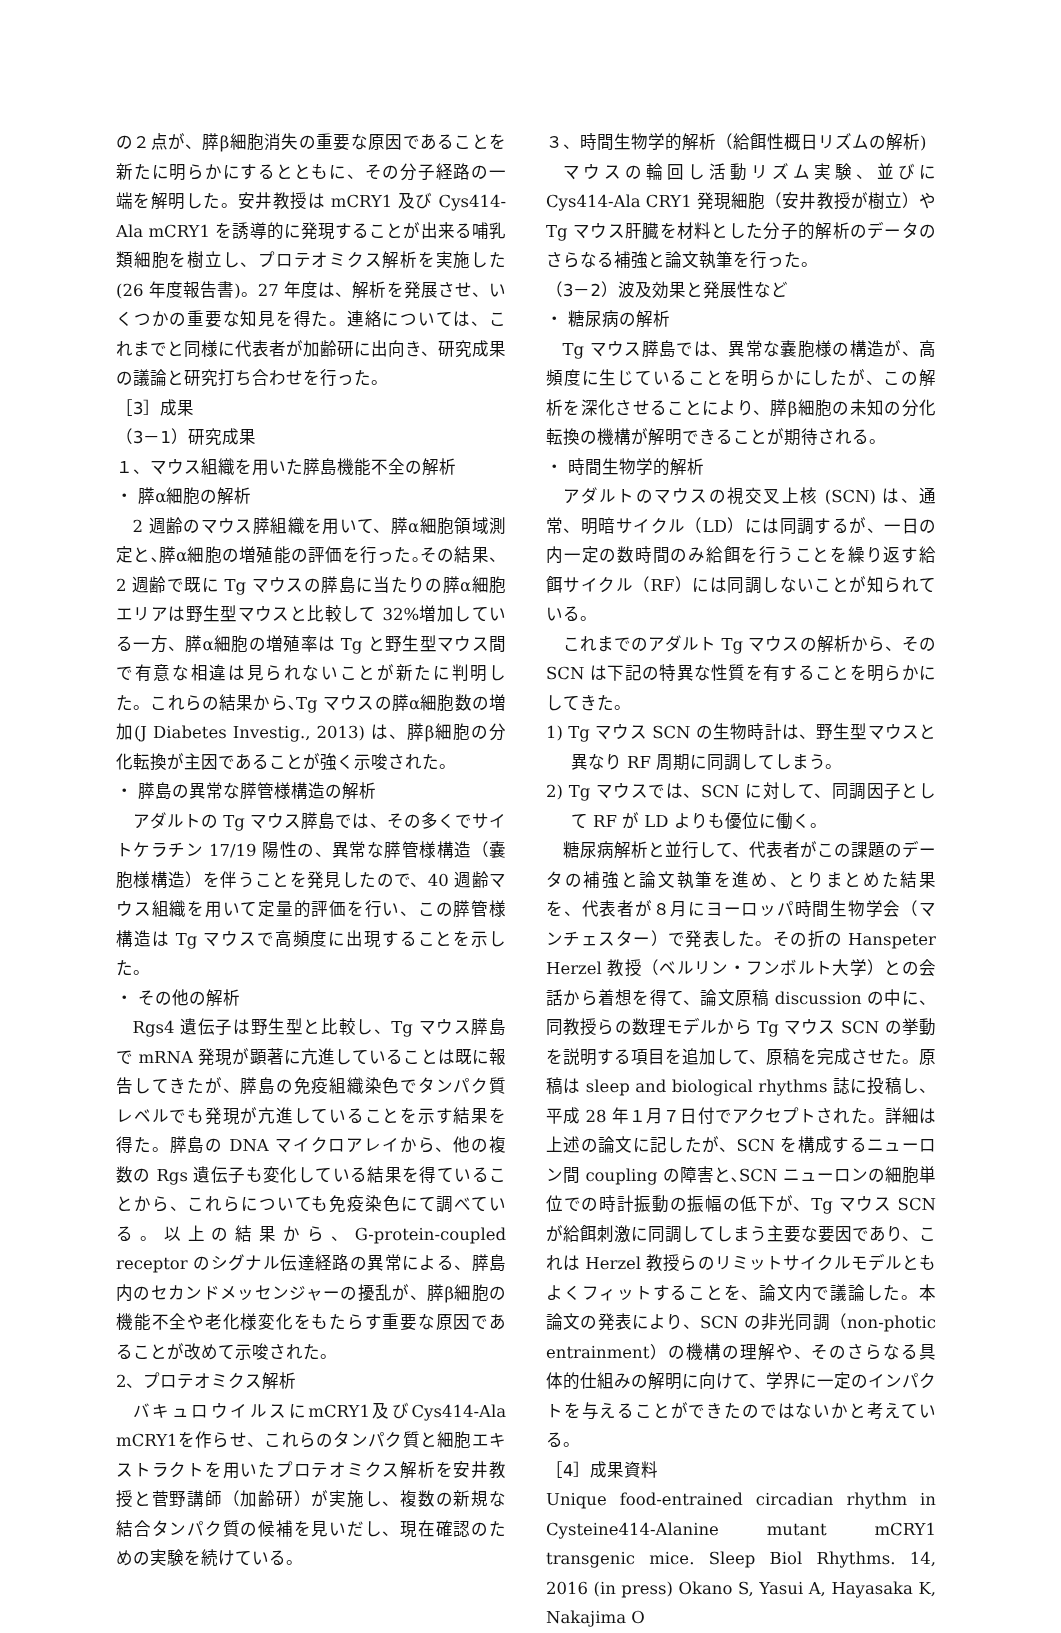の２点が、膵β細胞消失の重要な原因であることを新たに明らかにするとともに、その分子経路の一端を解明した。安井教授は mCRY1 及び Cys414-Ala mCRY1 を誘導的に発現することが出来る哺乳類細胞を樹立し、プロテオミクス解析を実施した (26 年度報告書)。27 年度は、解析を発展させ、いくつかの重要な知見を得た。連絡については、これまでと同様に代表者が加齢研に出向き、研究成果の議論と研究打ち合わせを行った。
［3］成果
（3－1）研究成果
１、マウス組織を用いた膵島機能不全の解析
・ 膵α細胞の解析
2 週齢のマウス膵組織を用いて、膵α細胞領域測定と､膵α細胞の増殖能の評価を行った｡その結果、2 週齢で既に Tg マウスの膵島に当たりの膵α細胞エリアは野生型マウスと比較して 32%増加している一方、膵α細胞の増殖率は Tg と野生型マウス間で有意な相違は見られないことが新たに判明した。これらの結果から､Tg マウスの膵α細胞数の増加(J Diabetes Investig., 2013) は、膵β細胞の分化転換が主因であることが強く示唆された。
・ 膵島の異常な膵管様構造の解析
アダルトの Tg マウス膵島では、その多くでサイトケラチン 17/19 陽性の、異常な膵管様構造（嚢胞様構造）を伴うことを発見したので、40 週齢マウス組織を用いて定量的評価を行い、この膵管様構造は Tg マウスで高頻度に出現することを示した。
・ その他の解析
Rgs4 遺伝子は野生型と比較し、Tg マウス膵島で mRNA 発現が顕著に亢進していることは既に報告してきたが、膵島の免疫組織染色でタンパク質レベルでも発現が亢進していることを示す結果を得た。膵島の DNA マイクロアレイから、他の複数の Rgs 遺伝子も変化している結果を得ていることから、これらについても免疫染色にて調べている。以上の結果から、G-protein-coupled receptor のシグナル伝達経路の異常による、膵島内のセカンドメッセンジャーの擾乱が、膵β細胞の機能不全や老化様変化をもたらす重要な原因であることが改めて示唆された。
2、プロテオミクス解析
バキュロウイルスにmCRY1及びCys414-Ala mCRY1を作らせ、これらのタンパク質と細胞エキストラクトを用いたプロテオミクス解析を安井教授と菅野講師（加齢研）が実施し、複数の新規な結合タンパク質の候補を見いだし、現在確認のための実験を続けている。
３、時間生物学的解析（給餌性概日リズムの解析)
マウスの輪回し活動リズム実験、並びに Cys414-Ala CRY1 発現細胞（安井教授が樹立）や Tg マウス肝臓を材料とした分子的解析のデータのさらなる補強と論文執筆を行った。
（3－2）波及効果と発展性など
・ 糖尿病の解析
Tg マウス膵島では、異常な嚢胞様の構造が、高頻度に生じていることを明らかにしたが、この解析を深化させることにより、膵β細胞の未知の分化転換の機構が解明できることが期待される。
・ 時間生物学的解析
アダルトのマウスの視交叉上核 (SCN) は、通常、明暗サイクル（LD）には同調するが、一日の内一定の数時間のみ給餌を行うことを繰り返す給餌サイクル（RF）には同調しないことが知られている。
これまでのアダルト Tg マウスの解析から、その SCN は下記の特異な性質を有することを明らかにしてきた。
1) Tg マウス SCN の生物時計は、野生型マウスと異なり RF 周期に同調してしまう。
2) Tg マウスでは、SCN に対して、同調因子として RF が LD よりも優位に働く。
糖尿病解析と並行して、代表者がこの課題のデータの補強と論文執筆を進め、とりまとめた結果を、代表者が８月にヨーロッパ時間生物学会（マンチェスター）で発表した。その折の Hanspeter Herzel 教授（ベルリン・フンボルト大学）との会話から着想を得て、論文原稿 discussion の中に、同教授らの数理モデルから Tg マウス SCN の挙動を説明する項目を追加して、原稿を完成させた。原稿は sleep and biological rhythms 誌に投稿し、平成 28 年１月７日付でアクセプトされた。詳細は上述の論文に記したが、SCN を構成するニューロン間 coupling の障害と､SCN ニューロンの細胞単位での時計振動の振幅の低下が、Tg マウス SCN が給餌刺激に同調してしまう主要な要因であり、これは Herzel 教授らのリミットサイクルモデルともよくフィットすることを、論文内で議論した。本論文の発表により、SCN の非光同調（non-photic entrainment）の機構の理解や、そのさらなる具体的仕組みの解明に向けて、学界に一定のインパクトを与えることができたのではないかと考えている。
［4］成果資料
Unique food-entrained circadian rhythm in Cysteine414-Alanine mutant mCRY1 transgenic mice. Sleep Biol Rhythms. 14, 2016 (in press) Okano S, Yasui A, Hayasaka K, Nakajima O